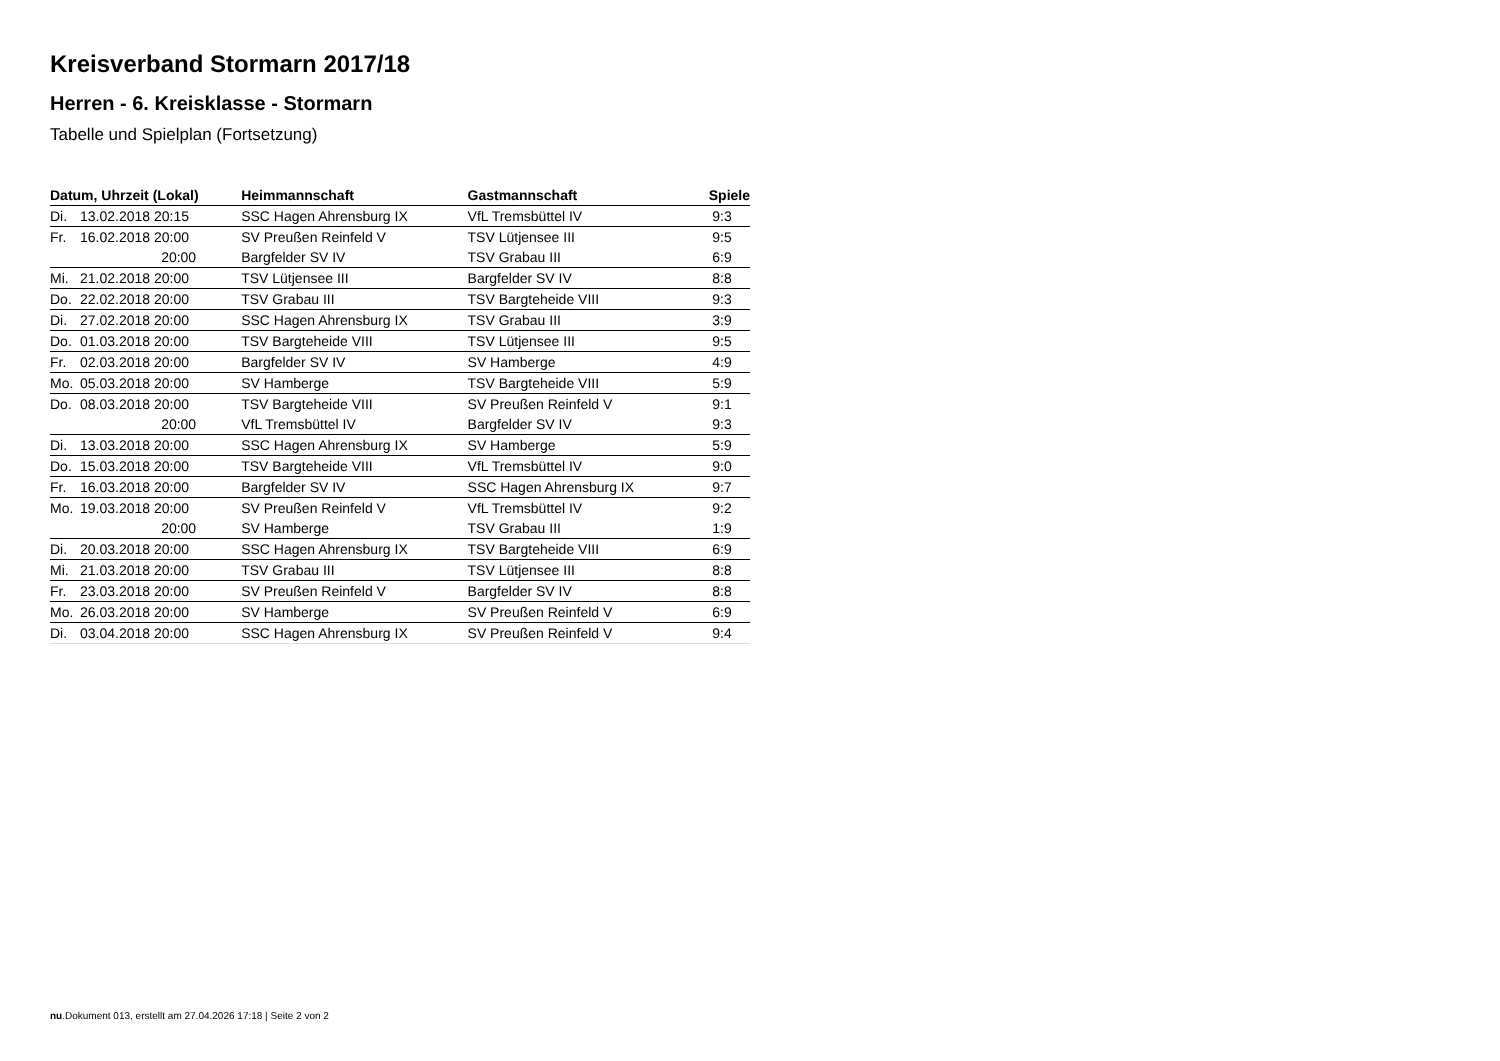Kreisverband Stormarn 2017/18
Herren - 6. Kreisklasse - Stormarn
Tabelle und Spielplan (Fortsetzung)
| Datum, Uhrzeit (Lokal) | | Heimmannschaft | Gastmannschaft | Spiele |
| --- | --- | --- | --- | --- |
| Di. | 13.02.2018 20:15 | SSC Hagen Ahrensburg IX | VfL Tremsbüttel IV | 9:3 |
| Fr. | 16.02.2018 20:00 | SV Preußen Reinfeld V | TSV Lütjensee III | 9:5 |
| | 20:00 | Bargfelder SV IV | TSV Grabau III | 6:9 |
| Mi. | 21.02.2018 20:00 | TSV Lütjensee III | Bargfelder SV IV | 8:8 |
| Do. | 22.02.2018 20:00 | TSV Grabau III | TSV Bargteheide VIII | 9:3 |
| Di. | 27.02.2018 20:00 | SSC Hagen Ahrensburg IX | TSV Grabau III | 3:9 |
| Do. | 01.03.2018 20:00 | TSV Bargteheide VIII | TSV Lütjensee III | 9:5 |
| Fr. | 02.03.2018 20:00 | Bargfelder SV IV | SV Hamberge | 4:9 |
| Mo. | 05.03.2018 20:00 | SV Hamberge | TSV Bargteheide VIII | 5:9 |
| Do. | 08.03.2018 20:00 | TSV Bargteheide VIII | SV Preußen Reinfeld V | 9:1 |
| | 20:00 | VfL Tremsbüttel IV | Bargfelder SV IV | 9:3 |
| Di. | 13.03.2018 20:00 | SSC Hagen Ahrensburg IX | SV Hamberge | 5:9 |
| Do. | 15.03.2018 20:00 | TSV Bargteheide VIII | VfL Tremsbüttel IV | 9:0 |
| Fr. | 16.03.2018 20:00 | Bargfelder SV IV | SSC Hagen Ahrensburg IX | 9:7 |
| Mo. | 19.03.2018 20:00 | SV Preußen Reinfeld V | VfL Tremsbüttel IV | 9:2 |
| | 20:00 | SV Hamberge | TSV Grabau III | 1:9 |
| Di. | 20.03.2018 20:00 | SSC Hagen Ahrensburg IX | TSV Bargteheide VIII | 6:9 |
| Mi. | 21.03.2018 20:00 | TSV Grabau III | TSV Lütjensee III | 8:8 |
| Fr. | 23.03.2018 20:00 | SV Preußen Reinfeld V | Bargfelder SV IV | 8:8 |
| Mo. | 26.03.2018 20:00 | SV Hamberge | SV Preußen Reinfeld V | 6:9 |
| Di. | 03.04.2018 20:00 | SSC Hagen Ahrensburg IX | SV Preußen Reinfeld V | 9:4 |
nu.Dokument 013, erstellt am 27.04.2026 17:18 | Seite 2 von 2